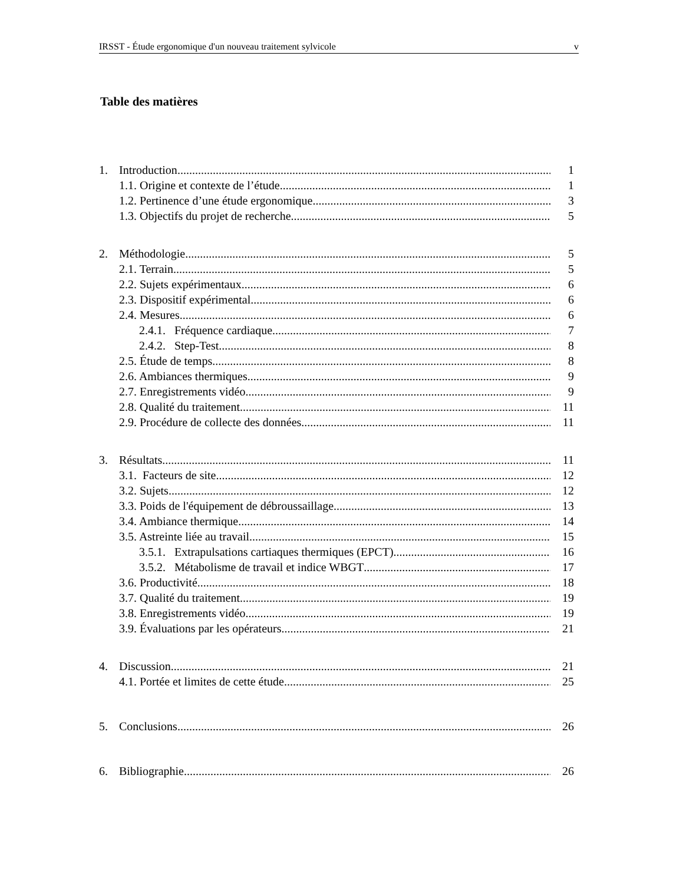IRSST - Étude ergonomique d'un nouveau traitement sylvicole v
Table des matières
1. Introduction 1
1.1. Origine et contexte de l’étude 1
1.2. Pertinence d’une étude ergonomique 3
1.3. Objectifs du projet de recherche 5
2. Méthodologie 5
2.1. Terrain 5
2.2. Sujets expérimentaux 6
2.3. Dispositif expérimental 6
2.4. Mesures 6
2.4.1. Fréquence cardiaque 7
2.4.2. Step-Test 8
2.5. Étude de temps 8
2.6. Ambiances thermiques 9
2.7. Enregistrements vidéo 9
2.8. Qualité du traitement 11
2.9. Procédure de collecte des données 11
3. Résultats 11
3.1. Facteurs de site 12
3.2. Sujets 12
3.3. Poids de l'équipement de débroussaillage 13
3.4. Ambiance thermique 14
3.5. Astreinte liée au travail 15
3.5.1. Extrapulsations cartiaques thermiques (EPCT) 16
3.5.2. Métabolisme de travail et indice WBGT 17
3.6. Productivité 18
3.7. Qualité du traitement 19
3.8. Enregistrements vidéo 19
3.9. Évaluations par les opérateurs 21
4. Discussion 21
4.1. Portée et limites de cette étude 25
5. Conclusions 26
6. Bibliographie 26